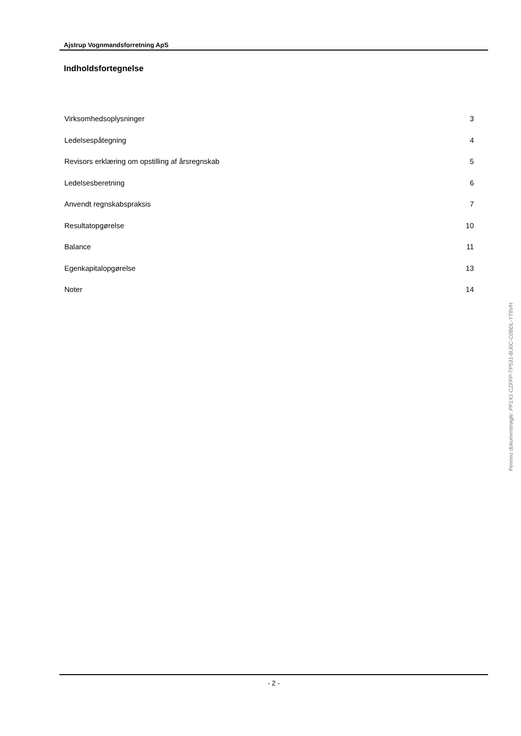Ajstrup Vognmandsforretning ApS
Indholdsfortegnelse
Virksomhedsoplysninger 3
Ledelsespåtegning 4
Revisors erklæring om opstilling af årsregnskab 5
Ledelsesberetning 6
Anvendt regnskabspraksis 7
Resultatopgørelse 10
Balance 11
Egenkapitalopgørelse 13
Noter 14
Penneo dokumentnøgle: PP1X1-CZFFP-TP531-8IJ0C-C0BDL-YT8VH
- 2 -